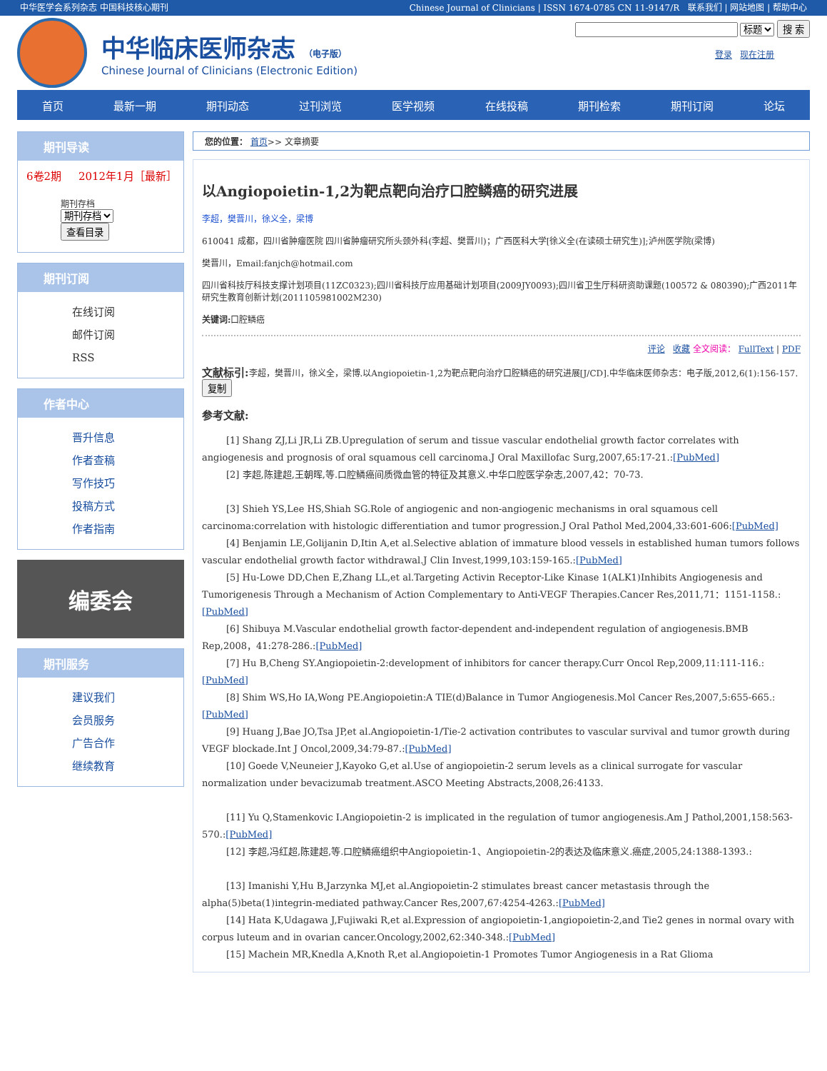中华医学会系列杂志 中国科技核心期刊 Chinese Journal of Clinicians | ISSN 1674-0785 CN 11-9147/R 联系我们 | 网站地图 | 帮助中心
中华临床医师杂志 （电子版）
Chinese Journal of Clinicians (Electronic Edition)
标题 搜 索
登录 现在注册
首页 最新一期 期刊动态 过刊浏览 医学视频 在线投稿 期刊检索 期刊订阅 论坛
期刊导读
6卷2期 2012年1月［最新］
期刊存档
期刊存档
查看目录
期刊订阅
在线订阅
邮件订阅
RSS
作者中心
晋升信息
作者查稿
写作技巧
投稿方式
作者指南
编委会
期刊服务
建议我们
会员服务
广告合作
继续教育
您的位置： 首页>> 文章摘要
以Angiopoietin-1,2为靶点靶向治疗口腔鳞癌的研究进展
李超，樊晋川，徐义全，梁博
610041 成都，四川省肿瘤医院 四川省肿瘤研究所头颈外科(李超、樊晋川)；广西医科大学[徐义全(在读硕士研究生)];泸州医学院(梁博)
樊晋川，Email:fanjch@hotmail.com
四川省科技厅科技支撑计划项目(11ZC0323);四川省科技厅应用基础计划项目(2009JY0093);四川省卫生厅科研资助课题(100572 & 080390);广西2011年研究生教育创新计划(2011105981002M230)
关键词: 口腔鳞癌
评论 收藏 全文阅读： FullText | PDF
文献标引: 李超，樊晋川，徐义全，梁博.以Angiopoietin-1,2为靶点靶向治疗口腔鳞癌的研究进展[J/CD].中华临床医师杂志：电子版,2012,6(1):156-157. 复制
参考文献:
[1] Shang ZJ,Li JR,Li ZB.Upregulation of serum and tissue vascular endothelial growth factor correlates with angiogenesis and prognosis of oral squamous cell carcinoma.J Oral Maxillofac Surg,2007,65:17-21.:[PubMed]
[2] 李超,陈建超,王朝晖,等.口腔鳞癌间质微血管的特征及其意义.中华口腔医学杂志,2007,42：70-73.
[3] Shieh YS,Lee HS,Shiah SG.Role of angiogenic and non-angiogenic mechanisms in oral squamous cell carcinoma:correlation with histologic differentiation and tumor progression.J Oral Pathol Med,2004,33:601-606:[PubMed]
[4] Benjamin LE,Golijanin D,Itin A,et al.Selective ablation of immature blood vessels in established human tumors follows vascular endothelial growth factor withdrawal.J Clin Invest,1999,103:159-165.:[PubMed]
[5] Hu-Lowe DD,Chen E,Zhang LL,et al.Targeting Activin Receptor-Like Kinase 1(ALK1)Inhibits Angiogenesis and Tumorigenesis Through a Mechanism of Action Complementary to Anti-VEGF Therapies.Cancer Res,2011,71：1151-1158.:[PubMed]
[6] Shibuya M.Vascular endothelial growth factor-dependent and-independent regulation of angiogenesis.BMB Rep,2008，41:278-286.:[PubMed]
[7] Hu B,Cheng SY.Angiopoietin-2:development of inhibitors for cancer therapy.Curr Oncol Rep,2009,11:111-116.:[PubMed]
[8] Shim WS,Ho IA,Wong PE.Angiopoietin:A TIE(d)Balance in Tumor Angiogenesis.Mol Cancer Res,2007,5:655-665.:[PubMed]
[9] Huang J,Bae JO,Tsa JP,et al.Angiopoietin-1/Tie-2 activation contributes to vascular survival and tumor growth during VEGF blockade.Int J Oncol,2009,34:79-87.:[PubMed]
[10] Goede V,Neuneier J,Kayoko G,et al.Use of angiopoietin-2 serum levels as a clinical surrogate for vascular normalization under bevacizumab treatment.ASCO Meeting Abstracts,2008,26:4133.
[11] Yu Q,Stamenkovic I.Angiopoietin-2 is implicated in the regulation of tumor angiogenesis.Am J Pathol,2001,158:563-570.:[PubMed]
[12] 李超,冯红超,陈建超,等.口腔鳞癌组织中Angiopoietin-1、Angiopoietin-2的表达及临床意义.癌症,2005,24:1388-1393.:
[13] Imanishi Y,Hu B,Jarzynka MJ,et al.Angiopoietin-2 stimulates breast cancer metastasis through the alpha(5)beta(1)integrin-mediated pathway.Cancer Res,2007,67:4254-4263.:[PubMed]
[14] Hata K,Udagawa J,Fujiwaki R,et al.Expression of angiopoietin-1,angiopoietin-2,and Tie2 genes in normal ovary with corpus luteum and in ovarian cancer.Oncology,2002,62:340-348.:[PubMed]
[15] Machein MR,Knedla A,Knoth R,et al.Angiopoietin-1 Promotes Tumor Angiogenesis in a Rat Glioma